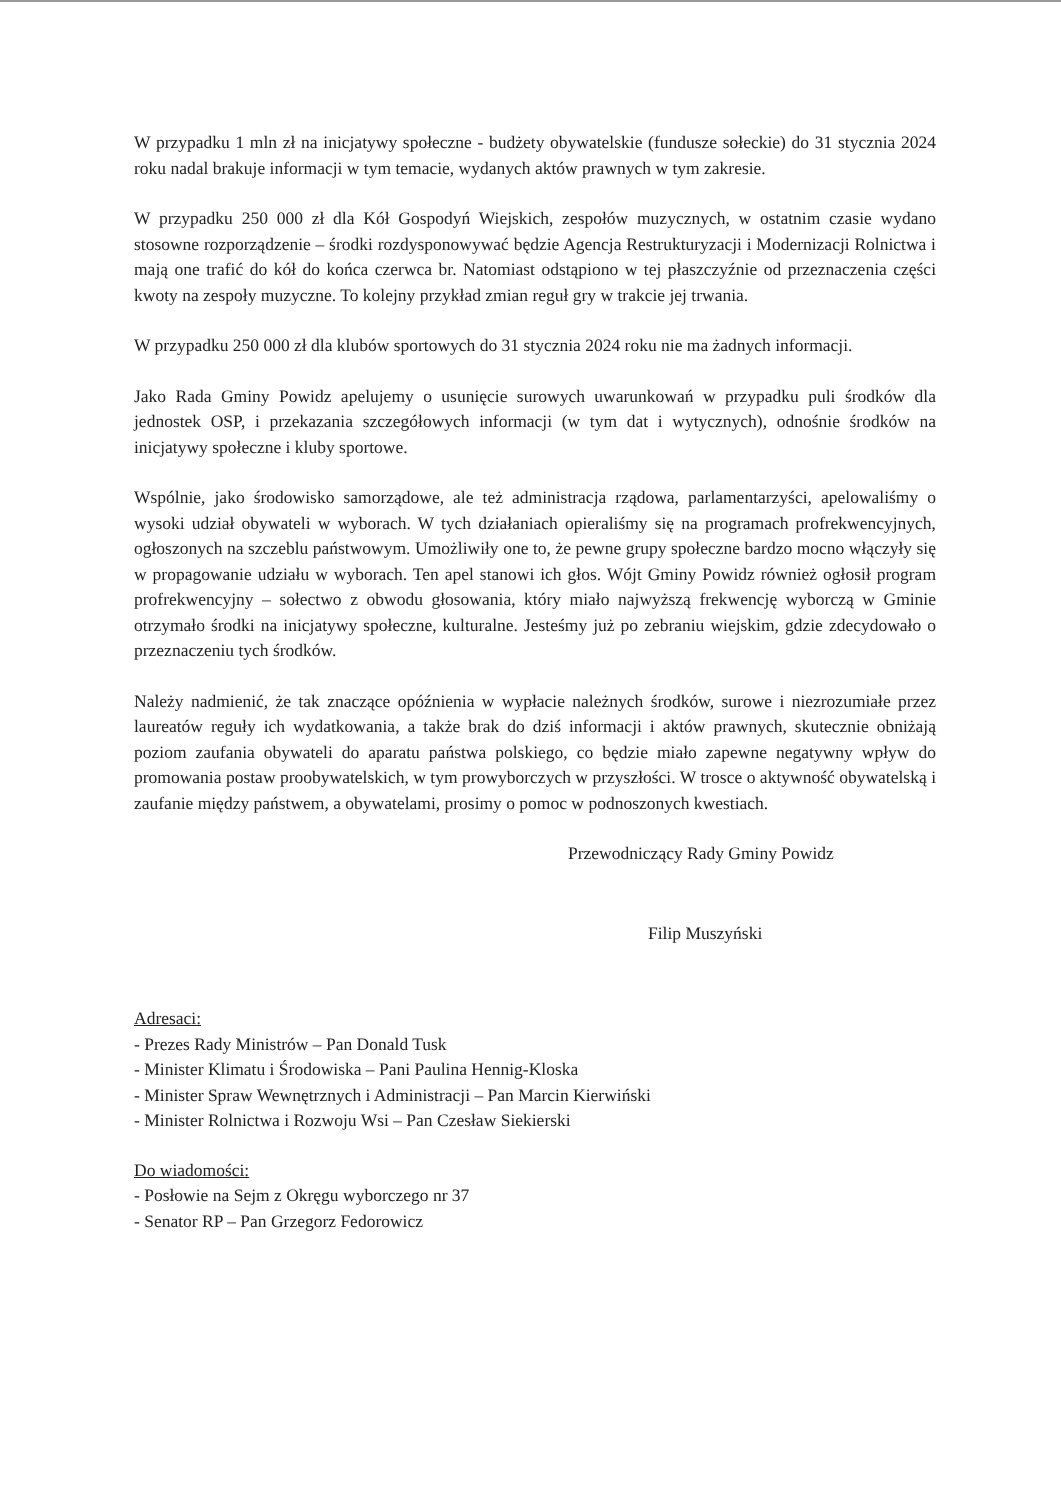W przypadku 1 mln zł na inicjatywy społeczne - budżety obywatelskie (fundusze sołeckie) do 31 stycznia 2024 roku nadal brakuje informacji w tym temacie, wydanych aktów prawnych w tym zakresie.
W przypadku 250 000 zł dla Kół Gospodyń Wiejskich, zespołów muzycznych, w ostatnim czasie wydano stosowne rozporządzenie – środki rozdysponowywać będzie Agencja Restrukturyzacji i Modernizacji Rolnictwa i mają one trafić do kół do końca czerwca br. Natomiast odstąpiono w tej płaszczyźnie od przeznaczenia części kwoty na zespoły muzyczne. To kolejny przykład zmian reguł gry w trakcie jej trwania.
W przypadku 250 000 zł dla klubów sportowych do 31 stycznia 2024 roku nie ma żadnych informacji.
Jako Rada Gminy Powidz apelujemy o usunięcie surowych uwarunkowań w przypadku puli środków dla jednostek OSP, i przekazania szczegółowych informacji (w tym dat i wytycznych), odnośnie środków na inicjatywy społeczne i kluby sportowe.
Wspólnie, jako środowisko samorządowe, ale też administracja rządowa, parlamentarzyści, apelowaliśmy o wysoki udział obywateli w wyborach. W tych działaniach opieraliśmy się na programach profrekwencyjnych, ogłoszonych na szczeblu państwowym. Umożliwiły one to, że pewne grupy społeczne bardzo mocno włączyły się w propagowanie udziału w wyborach. Ten apel stanowi ich głos. Wójt Gminy Powidz również ogłosił program profrekwencyjny – sołectwo z obwodu głosowania, który miało najwyższą frekwencję wyborczą w Gminie otrzymało środki na inicjatywy społeczne, kulturalne. Jesteśmy już po zebraniu wiejskim, gdzie zdecydowało o przeznaczeniu tych środków.
Należy nadmienić, że tak znaczące opóźnienia w wypłacie należnych środków, surowe i niezrozumiałe przez laureatów reguły ich wydatkowania, a także brak do dziś informacji i aktów prawnych, skutecznie obniżają poziom zaufania obywateli do aparatu państwa polskiego, co będzie miało zapewne negatywny wpływ do promowania postaw proobywatelskich, w tym prowyborczych w przyszłości. W trosce o aktywność obywatelską i zaufanie między państwem, a obywatelami, prosimy o pomoc w podnoszonych kwestiach.
Przewodniczący Rady Gminy Powidz
Filip Muszyński
Adresaci:
- Prezes Rady Ministrów – Pan Donald Tusk
- Minister Klimatu i Środowiska – Pani Paulina Hennig-Kloska
- Minister Spraw Wewnętrznych i Administracji – Pan Marcin Kierwiński
- Minister Rolnictwa i Rozwoju Wsi – Pan Czesław Siekierski
Do wiadomości:
- Posłowie na Sejm z Okręgu wyborczego nr 37
- Senator RP – Pan Grzegorz Fedorowicz